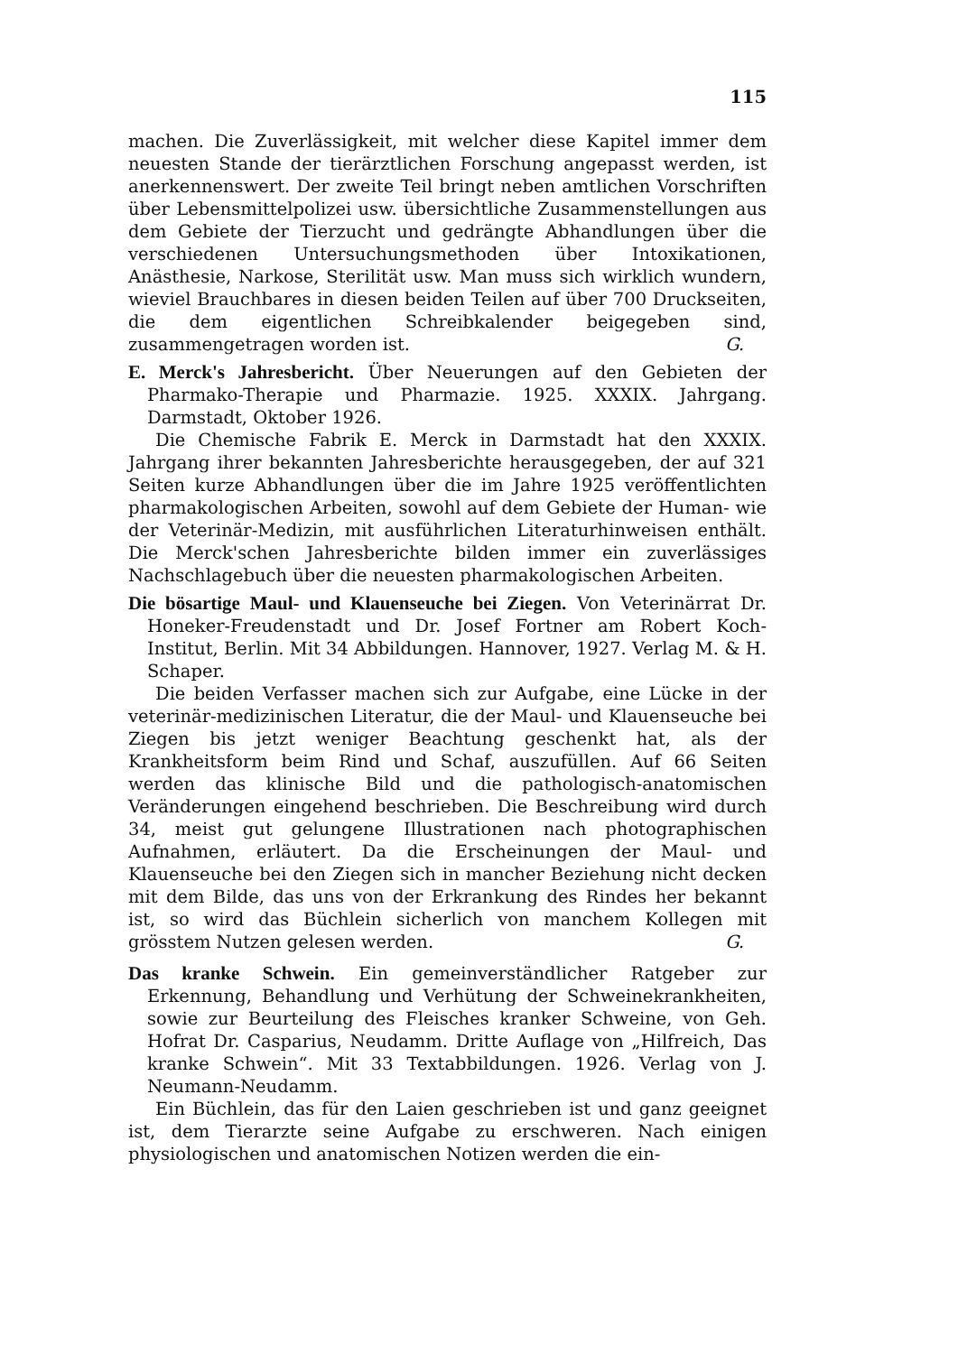115
machen. Die Zuverlässigkeit, mit welcher diese Kapitel immer dem neuesten Stande der tierärztlichen Forschung angepasst werden, ist anerkennenswert. Der zweite Teil bringt neben amtlichen Vorschriften über Lebensmittelpolizei usw. übersichtliche Zusammenstellungen aus dem Gebiete der Tierzucht und gedrängte Abhandlungen über die verschiedenen Untersuchungsmethoden über Intoxikationen, Anästhesie, Narkose, Sterilität usw. Man muss sich wirklich wundern, wieviel Brauchbares in diesen beiden Teilen auf über 700 Druckseiten, die dem eigentlichen Schreibkalender beigegeben sind, zusammengetragen worden ist. G.
E. Merck's Jahresbericht. Über Neuerungen auf den Gebieten der Pharmako-Therapie und Pharmazie. 1925. XXXIX. Jahrgang. Darmstadt, Oktober 1926.
Die Chemische Fabrik E. Merck in Darmstadt hat den XXXIX. Jahrgang ihrer bekannten Jahresberichte herausgegeben, der auf 321 Seiten kurze Abhandlungen über die im Jahre 1925 veröffentlichten pharmakologischen Arbeiten, sowohl auf dem Gebiete der Human- wie der Veterinär-Medizin, mit ausführlichen Literaturhinweisen enthält. Die Merck'schen Jahresberichte bilden immer ein zuverlässiges Nachschlagebuch über die neuesten pharmakologischen Arbeiten.
Die bösartige Maul- und Klauenseuche bei Ziegen. Von Veterinärrat Dr. Honeker-Freudenstadt und Dr. Josef Fortner am Robert Koch-Institut, Berlin. Mit 34 Abbildungen. Hannover, 1927. Verlag M. & H. Schaper.
Die beiden Verfasser machen sich zur Aufgabe, eine Lücke in der veterinär-medizinischen Literatur, die der Maul- und Klauenseuche bei Ziegen bis jetzt weniger Beachtung geschenkt hat, als der Krankheitsform beim Rind und Schaf, auszufüllen. Auf 66 Seiten werden das klinische Bild und die pathologisch-anatomischen Veränderungen eingehend beschrieben. Die Beschreibung wird durch 34, meist gut gelungene Illustrationen nach photographischen Aufnahmen, erläutert. Da die Erscheinungen der Maul- und Klauenseuche bei den Ziegen sich in mancher Beziehung nicht decken mit dem Bilde, das uns von der Erkrankung des Rindes her bekannt ist, so wird das Büchlein sicherlich von manchem Kollegen mit grösstem Nutzen gelesen werden. G.
Das kranke Schwein. Ein gemeinverständlicher Ratgeber zur Erkennung, Behandlung und Verhütung der Schweinekrankheiten, sowie zur Beurteilung des Fleisches kranker Schweine, von Geh. Hofrat Dr. Casparius, Neudamm. Dritte Auflage von „Hilfreich, Das kranke Schwein“. Mit 33 Textabbildungen. 1926. Verlag von J. Neumann-Neudamm.
Ein Büchlein, das für den Laien geschrieben ist und ganz geeignet ist, dem Tierarzte seine Aufgabe zu erschweren. Nach einigen physiologischen und anatomischen Notizen werden die ein-